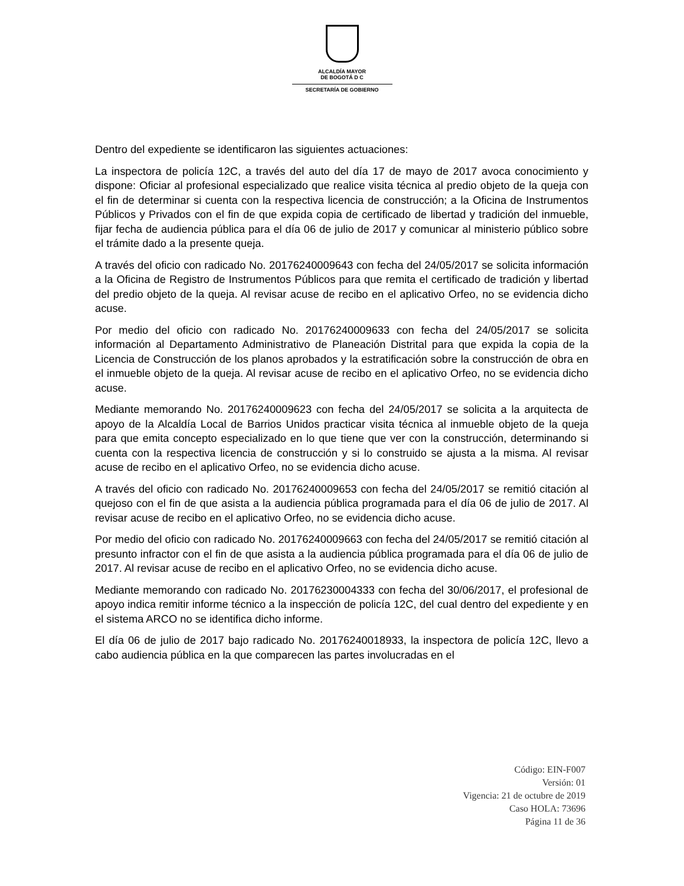ALCALDÍA MAYOR
DE BOGOTÁ D C
SECRETARÍA DE GOBIERNO
Dentro del expediente se identificaron las siguientes actuaciones:
La inspectora de policía 12C, a través del auto del día 17 de mayo de 2017 avoca conocimiento y dispone: Oficiar al profesional especializado que realice visita técnica al predio objeto de la queja con el fin de determinar si cuenta con la respectiva licencia de construcción; a la Oficina de Instrumentos Públicos y Privados con el fin de que expida copia de certificado de libertad y tradición del inmueble, fijar fecha de audiencia pública para el día 06 de julio de 2017 y comunicar al ministerio público sobre el trámite dado a la presente queja.
A través del oficio con radicado No. 20176240009643 con fecha del 24/05/2017 se solicita información a la Oficina de Registro de Instrumentos Públicos para que remita el certificado de tradición y libertad del predio objeto de la queja. Al revisar acuse de recibo en el aplicativo Orfeo, no se evidencia dicho acuse.
Por medio del oficio con radicado No. 20176240009633 con fecha del 24/05/2017 se solicita información al Departamento Administrativo de Planeación Distrital para que expida la copia de la Licencia de Construcción de los planos aprobados y la estratificación sobre la construcción de obra en el inmueble objeto de la queja. Al revisar acuse de recibo en el aplicativo Orfeo, no se evidencia dicho acuse.
Mediante memorando No. 20176240009623 con fecha del 24/05/2017 se solicita a la arquitecta de apoyo de la Alcaldía Local de Barrios Unidos practicar visita técnica al inmueble objeto de la queja para que emita concepto especializado en lo que tiene que ver con la construcción, determinando si cuenta con la respectiva licencia de construcción y si lo construido se ajusta a la misma. Al revisar acuse de recibo en el aplicativo Orfeo, no se evidencia dicho acuse.
A través del oficio con radicado No. 20176240009653 con fecha del 24/05/2017 se remitió citación al quejoso con el fin de que asista a la audiencia pública programada para el día 06 de julio de 2017. Al revisar acuse de recibo en el aplicativo Orfeo, no se evidencia dicho acuse.
Por medio del oficio con radicado No. 20176240009663 con fecha del 24/05/2017 se remitió citación al presunto infractor con el fin de que asista a la audiencia pública programada para el día 06 de julio de 2017. Al revisar acuse de recibo en el aplicativo Orfeo, no se evidencia dicho acuse.
Mediante memorando con radicado No. 20176230004333 con fecha del 30/06/2017, el profesional de apoyo indica remitir informe técnico a la inspección de policía 12C, del cual dentro del expediente y en el sistema ARCO no se identifica dicho informe.
El día 06 de julio de 2017 bajo radicado No. 20176240018933, la inspectora de policía 12C, llevo a cabo audiencia pública en la que comparecen las partes involucradas en el
Código: EIN-F007
Versión: 01
Vigencia: 21 de octubre de 2019
Caso HOLA: 73696
Página 11 de 36